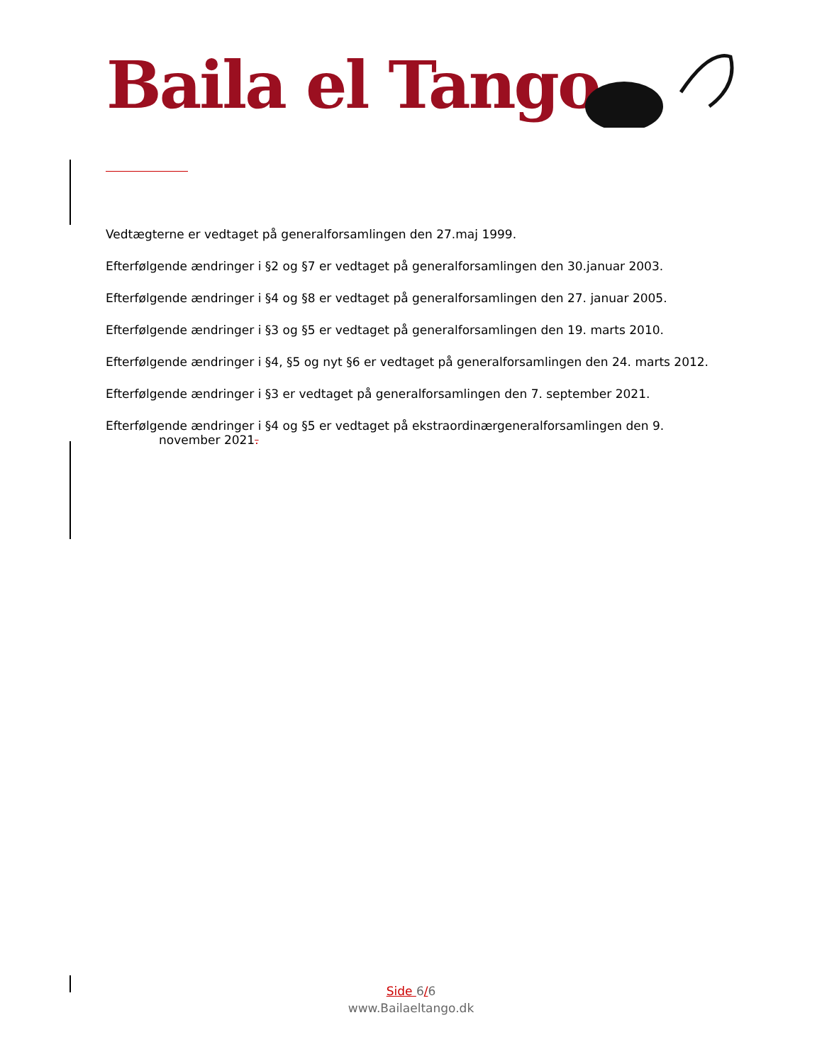Baila el Tango
Vedtægterne er vedtaget på generalforsamlingen den 27.maj 1999.
Efterfølgende ændringer i §2 og §7 er vedtaget på generalforsamlingen den 30.januar 2003.
Efterfølgende ændringer i §4 og §8 er vedtaget på generalforsamlingen den 27. januar 2005.
Efterfølgende ændringer i §3 og §5 er vedtaget på generalforsamlingen den 19. marts 2010.
Efterfølgende ændringer i §4, §5 og nyt §6 er vedtaget på generalforsamlingen den 24. marts 2012.
Efterfølgende ændringer i §3 er vedtaget på generalforsamlingen den 7. september 2021.
Efterfølgende ændringer i §4 og §5 er vedtaget på ekstraordinærgeneralforsamlingen den 9.
november 2021.
Side 6/6
www.Bailaeltango.dk